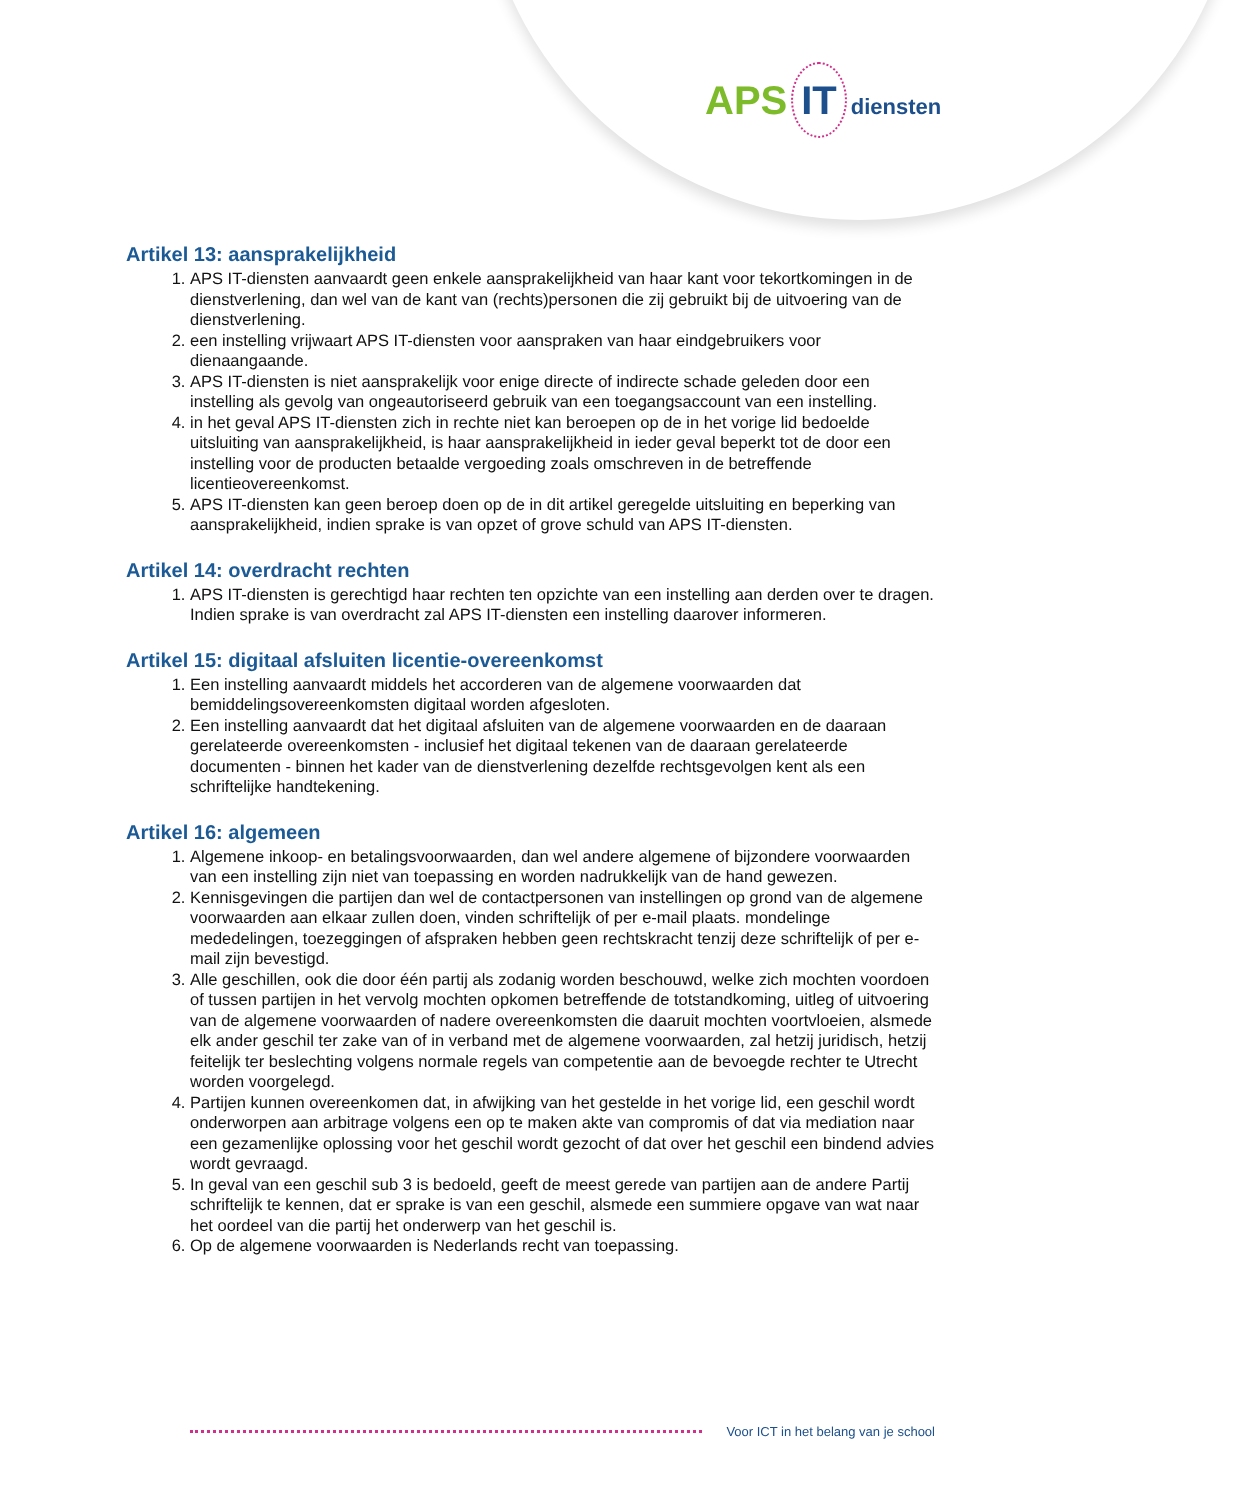APS IT diensten
Artikel 13: aansprakelijkheid
1. APS IT-diensten aanvaardt geen enkele aansprakelijkheid van haar kant voor tekortkomingen in de dienstverlening, dan wel van de kant van (rechts)personen die zij gebruikt bij de uitvoering van de dienstverlening.
2. een instelling vrijwaart APS IT-diensten voor aanspraken van haar eindgebruikers voor dienaangaande.
3. APS IT-diensten is niet aansprakelijk voor enige directe of indirecte schade geleden door een instelling als gevolg van ongeautoriseerd gebruik van een toegangsaccount van een instelling.
4. in het geval APS IT-diensten zich in rechte niet kan beroepen op de in het vorige lid bedoelde uitsluiting van aansprakelijkheid, is haar aansprakelijkheid in ieder geval beperkt tot de door een instelling voor de producten betaalde vergoeding zoals omschreven in de betreffende licentieovereenkomst.
5. APS IT-diensten kan geen beroep doen op de in dit artikel geregelde uitsluiting en beperking van aansprakelijkheid, indien sprake is van opzet of grove schuld van APS IT-diensten.
Artikel 14: overdracht rechten
1. APS IT-diensten is gerechtigd haar rechten ten opzichte van een instelling aan derden over te dragen. Indien sprake is van overdracht zal APS IT-diensten een instelling daarover informeren.
Artikel 15: digitaal afsluiten licentie-overeenkomst
1. Een instelling aanvaardt middels het accorderen van de algemene voorwaarden dat bemiddelingsovereenkomsten digitaal worden afgesloten.
2. Een instelling aanvaardt dat het digitaal afsluiten van de algemene voorwaarden en de daaraan gerelateerde overeenkomsten - inclusief het digitaal tekenen van de daaraan gerelateerde documenten - binnen het kader van de dienstverlening dezelfde rechtsgevolgen kent als een schriftelijke handtekening.
Artikel 16: algemeen
1. Algemene inkoop- en betalingsvoorwaarden, dan wel andere algemene of bijzondere voorwaarden van een instelling zijn niet van toepassing en worden nadrukkelijk van de hand gewezen.
2. Kennisgevingen die partijen dan wel de contactpersonen van instellingen op grond van de algemene voorwaarden aan elkaar zullen doen, vinden schriftelijk of per e-mail plaats. mondelinge mededelingen, toezeggingen of afspraken hebben geen rechtskracht tenzij deze schriftelijk of per e-mail zijn bevestigd.
3. Alle geschillen, ook die door één partij als zodanig worden beschouwd, welke zich mochten voordoen of tussen partijen in het vervolg mochten opkomen betreffende de totstandkoming, uitleg of uitvoering van de algemene voorwaarden of nadere overeenkomsten die daaruit mochten voortvloeien, alsmede elk ander geschil ter zake van of in verband met de algemene voorwaarden, zal hetzij juridisch, hetzij feitelijk ter beslechting volgens normale regels van competentie aan de bevoegde rechter te Utrecht worden voorgelegd.
4. Partijen kunnen overeenkomen dat, in afwijking van het gestelde in het vorige lid, een geschil wordt onderworpen aan arbitrage volgens een op te maken akte van compromis of dat via mediation naar een gezamenlijke oplossing voor het geschil wordt gezocht of dat over het geschil een bindend advies wordt gevraagd.
5. In geval van een geschil sub 3 is bedoeld, geeft de meest gerede van partijen aan de andere Partij schriftelijk te kennen, dat er sprake is van een geschil, alsmede een summiere opgave van wat naar het oordeel van die partij het onderwerp van het geschil is.
6. Op de algemene voorwaarden is Nederlands recht van toepassing.
Voor ICT in het belang van je school